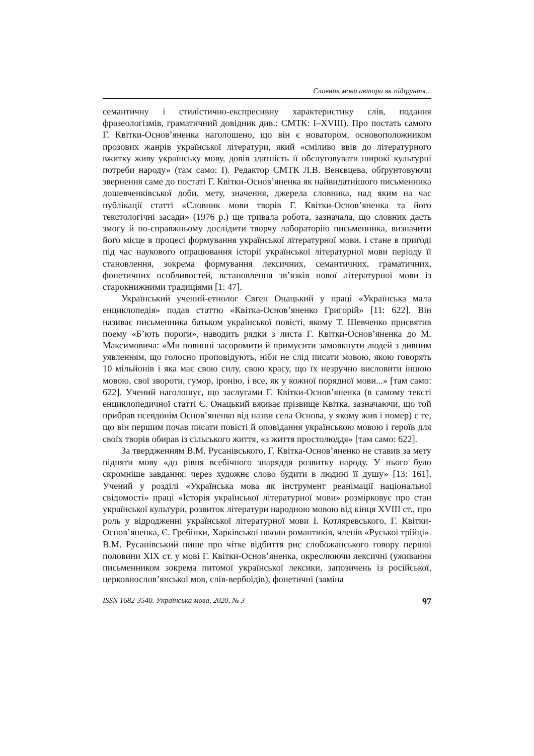Словник мови автора як підґрунтя...
семантичну і стилістично-експресивну характеристику слів, подання фразеологізмів, граматичний довідник див.: СМТК: I–XVIII). Про постать самого Г. Квітки-Основ’яненка наголошено, що він є новатором, основоположником прозових жанрів української літератури, який «сміливо ввів до літературного вжитку живу українську мову, довів здатність її обслуговувати широкі культурні потреби народу» (там само: I). Редактор СМТК Л.В. Венєвцева, обґрунтовуючи звернення саме до постаті Г. Квітки-Основ’яненка як найвидатнішого письменника дошевченківської доби, мету, значення, джерела словника, над яким на час публікації статті «Словник мови творів Г. Квітки-Основ’яненка та його текстологічні засади» (1976 р.) ще тривала робота, зазначала, що словник дасть змогу й по-справжньому дослідити творчу лабораторію письменника, визначити його місце в процесі формування української літературної мови, і стане в пригоді під час наукового опрацювання історії української літературної мови періоду її становлення, зокрема формування лексичних, семантичних, граматичних, фонетичних особливостей, встановлення зв’язків нової літературної мови із старокнижними традиціями [1: 47].
Український учений-етнолог Євген Онацький у праці «Українська мала енциклопедія» подав статтю «Квітка-Основ’яненко Григорій» [11: 622]. Він називає письменника батьком української повісті, якому Т. Шевченко присвятив поему «Б’ють пороги», наводить рядки з листа Г. Квітки-Основ’яненка до М. Максимовича: «Ми повинні засоромити й примусити замовкнути людей з дивним уявленням, що голосно проповідують, ніби не слід писати мовою, якою говорять 10 мільйонів і яка має свою силу, свою красу, що їх незручно висловити іншою мовою, свої звороти, гумор, іронію, і все, як у кожної порядної мови...» [там само: 622]. Учений наголошує, що заслугами Г. Квітки-Основ’яненка (в самому тексті енциклопедичної статті Є. Онацький вживає прізвище Квітка, зазначаючи, що той прибрав псевдонім Основ’яненко від назви села Основа, у якому жив і помер) є те, що він першим почав писати повісті й оповідання українською мовою і героїв для своїх творів обирав із сільського життя, «з життя простолюддя» [там само: 622].
За твердженням В.М. Русанівського, Г. Квітка-Основ’яненко не ставив за мету підняти мову «до рівня всебічного знаряддя розвитку народу. У нього було скромніше завдання: через художнє слово будити в людині її душу» [13: 161]. Учений у розділі «Українська мова як інструмент реанімації національної свідомості» праці «Історія української літературної мови» розмірковує про стан української культури, розвиток літератури народною мовою від кінця XVIII ст., про роль у відродженні української літературної мови І. Котляревського, Г. Квітки-Основ’яненка, Є. Гребінки, Харківської школи романтиків, членів «Руської трійці». В.М. Русанівський пише про чітке відбиття рис слобожанського говору першої половини XIX ст. у мові Г. Квітки-Основ’яненка, окреслюючи лексичні (уживання письменником зокрема питомої української лексики, запозичень із російської, церковнослов’янської мов, слів-вербоїдів), фонетичні (заміна
ISSN 1682-3540. Українська мова, 2020, № 3 97